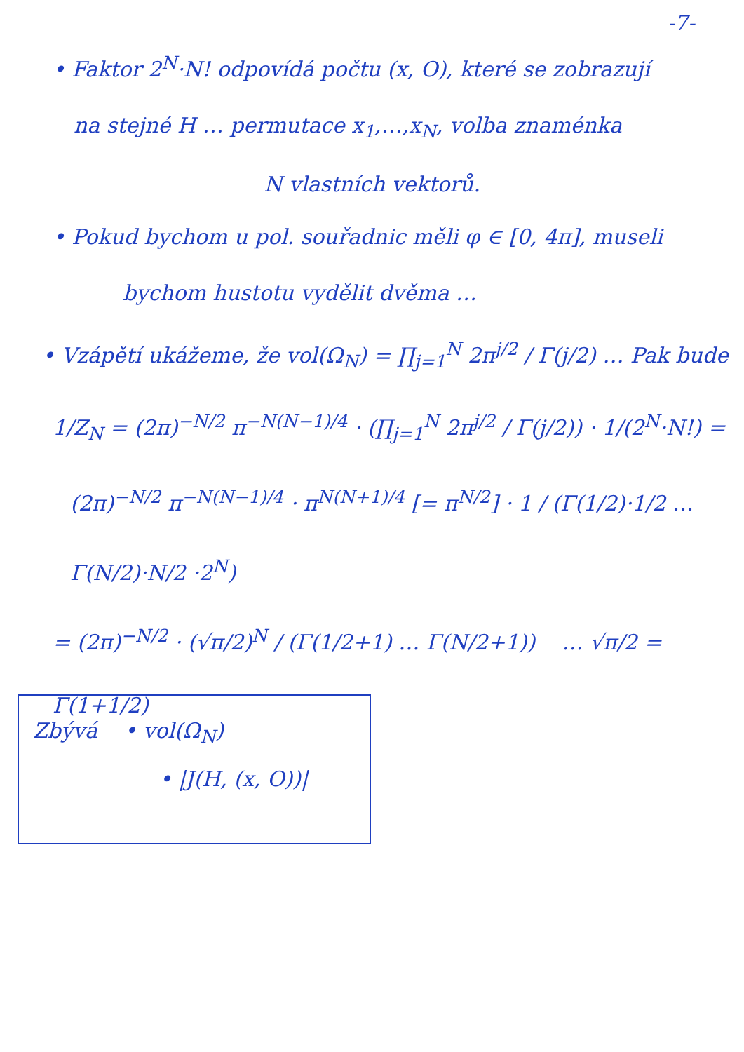-7-
• Faktor 2<sup>N</sup>·N! odpovídá počtu (x, O), které se zobrazují
na stejné H … permutace x<sub>1</sub>,…,x<sub>N</sub>, volba znaménka
N vlastních vektorů.
• Pokud bychom u pol. souřadnic měli φ ∈ [0, 4π], museli
bychom hustotu vydělit dvěma …
• Vzápětí ukážeme, že vol(Ω<sub>N</sub>) = ∏<sub>j=1</sub><sup>N</sup> 2π<sup>j/2</sup> / Γ(j/2) … Pak bude
1/Z<sub>N</sub> = (2π)<sup>−N/2</sup> π<sup>−N(N−1)/4</sup> · (∏<sub>j=1</sub><sup>N</sup> 2π<sup>j/2</sup> / Γ(j/2)) · 1/(2<sup>N</sup>·N!) =
(2π)<sup>−N/2</sup> π<sup>−N(N−1)/4</sup> · π<sup>N(N+1)/4</sup> [= π<sup>N/2</sup>] · 1 / (Γ(1/2)·1/2 … Γ(N/2)·N/2 ·2<sup>N</sup>)
= (2π)<sup>−N/2</sup> · (√π/2)<sup>N</sup> / (Γ(1/2+1) … Γ(N/2+1)) … √π/2 = Γ(1+1/2)
Zbývá • vol(Ω<sub>N</sub>)
• |J(H, (x, O))|